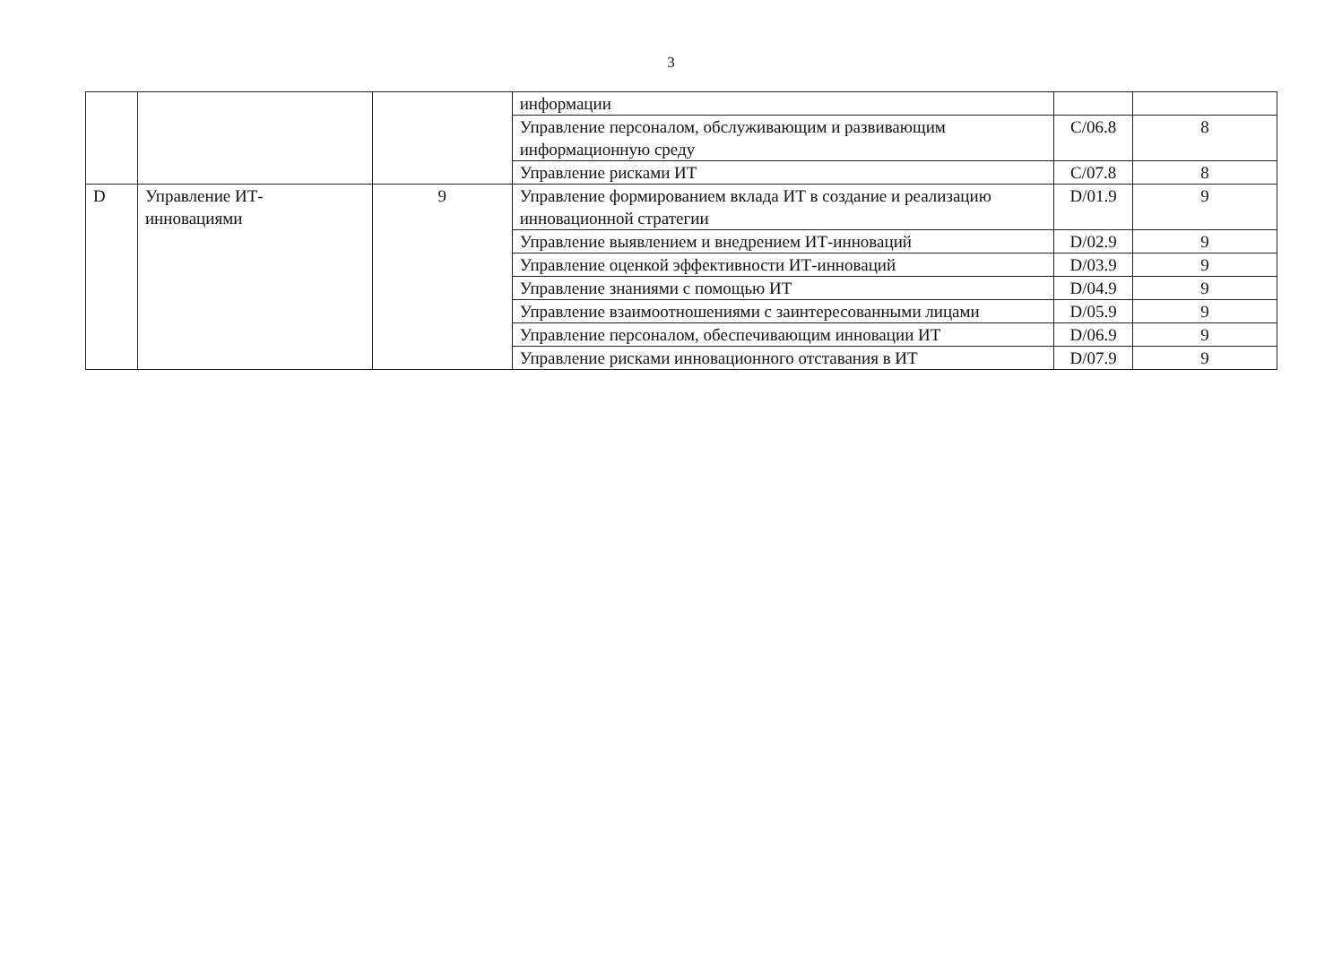3
| | | | информации | | |
| | | | Управление персоналом, обслуживающим и развивающим информационную среду | C/06.8 | 8 |
| | | | Управление рисками ИТ | C/07.8 | 8 |
| D | Управление ИТ- инновациями | 9 | Управление формированием вклада ИТ в создание и реализацию инновационной стратегии | D/01.9 | 9 |
| | | | Управление выявлением и внедрением ИТ-инноваций | D/02.9 | 9 |
| | | | Управление оценкой эффективности ИТ-инноваций | D/03.9 | 9 |
| | | | Управление знаниями с помощью ИТ | D/04.9 | 9 |
| | | | Управление взаимоотношениями с заинтересованными лицами | D/05.9 | 9 |
| | | | Управление персоналом, обеспечивающим инновации ИТ | D/06.9 | 9 |
| | | | Управление рисками инновационного отставания в ИТ | D/07.9 | 9 |